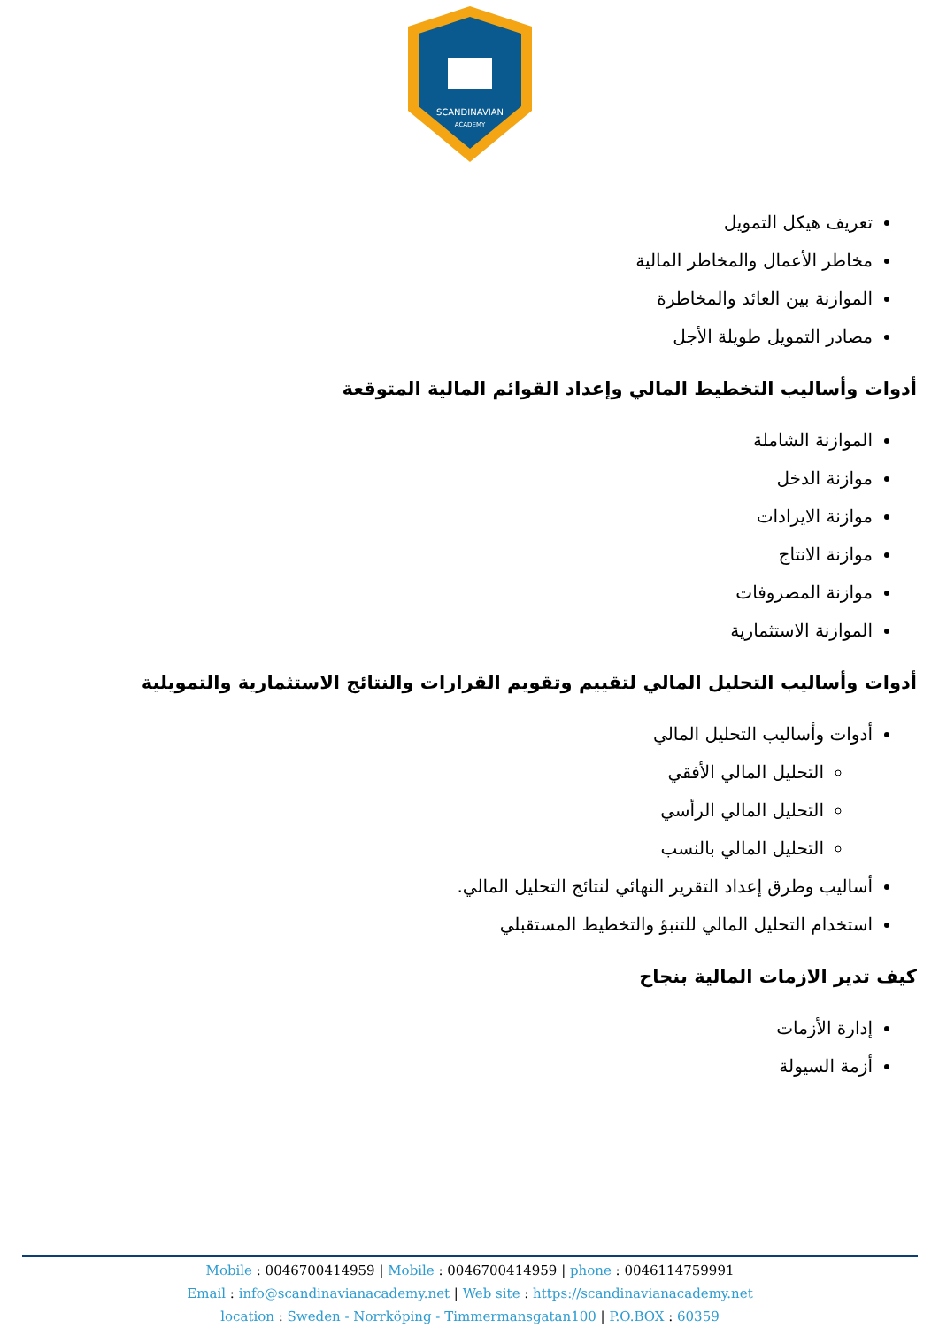SCANDINAVIAN
ACADEMY
تعريف هيكل التمويل
مخاطر الأعمال والمخاطر المالية
الموازنة بين العائد والمخاطرة
مصادر التمويل طويلة الأجل
أدوات وأساليب التخطيط المالي وإعداد القوائم المالية المتوقعة
الموازنة الشاملة
موازنة الدخل
موازنة الايرادات
موازنة الانتاج
موازنة المصروفات
الموازنة الاستثمارية
أدوات وأساليب التحليل المالي لتقييم وتقويم القرارات والنتائج الاستثمارية والتمويلية
أدوات وأساليب التحليل المالي
التحليل المالي الأفقي
التحليل المالي الرأسي
التحليل المالي بالنسب
أساليب وطرق إعداد التقرير النهائي لنتائج التحليل المالي.
استخدام التحليل المالي للتنبؤ والتخطيط المستقبلي
كيف تدير الازمات المالية بنجاح
إدارة الأزمات
أزمة السيولة
Mobile : 0046700414959 | Mobile : 0046700414959 | phone : 0046114759991
Email : info@scandinavianacademy.net | Web site : https://scandinavianacademy.net
location : Sweden - Norrköping - Timmermansgatan100 | P.O.BOX : 60359